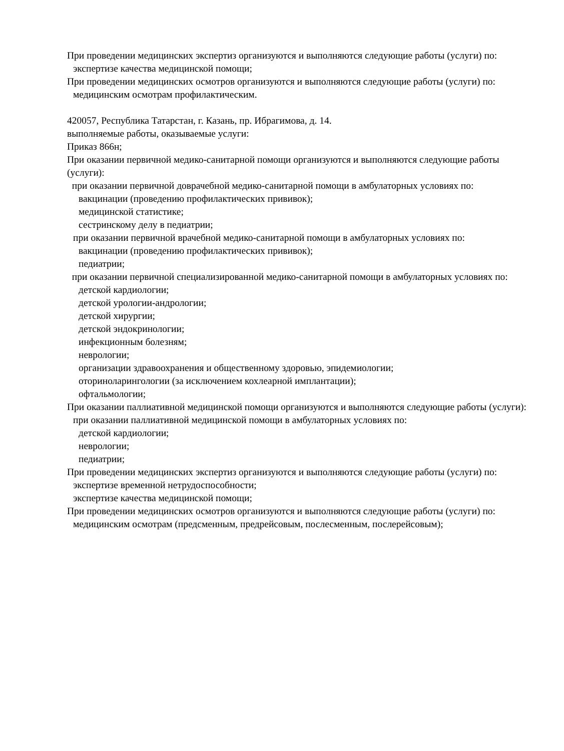При проведении медицинских экспертиз организуются и выполняются следующие работы (услуги) по:
экспертизе качества медицинской помощи;
При проведении медицинских осмотров организуются и выполняются следующие работы (услуги) по:
медицинским осмотрам профилактическим.
420057, Республика Татарстан, г. Казань, пр. Ибрагимова, д. 14.
выполняемые работы, оказываемые услуги:
Приказ 866н;
При оказании первичной медико-санитарной помощи организуются и выполняются следующие работы (услуги):
при оказании первичной доврачебной медико-санитарной помощи в амбулаторных условиях по:
вакцинации (проведению профилактических прививок);
медицинской статистике;
сестринскому делу в педиатрии;
при оказании первичной врачебной медико-санитарной помощи в амбулаторных условиях по:
вакцинации (проведению профилактических прививок);
педиатрии;
при оказании первичной специализированной медико-санитарной помощи в амбулаторных условиях по:
детской кардиологии;
детской урологии-андрологии;
детской хирургии;
детской эндокринологии;
инфекционным болезням;
неврологии;
организации здравоохранения и общественному здоровью, эпидемиологии;
оториноларингологии (за исключением кохлеарной имплантации);
офтальмологии;
При оказании паллиативной медицинской помощи организуются и выполняются следующие работы (услуги):
при оказании паллиативной медицинской помощи в амбулаторных условиях по:
детской кардиологии;
неврологии;
педиатрии;
При проведении медицинских экспертиз организуются и выполняются следующие работы (услуги) по:
экспертизе временной нетрудоспособности;
экспертизе качества медицинской помощи;
При проведении медицинских осмотров организуются и выполняются следующие работы (услуги) по:
медицинским осмотрам (предсменным, предрейсовым, послесменным, послерейсовым);